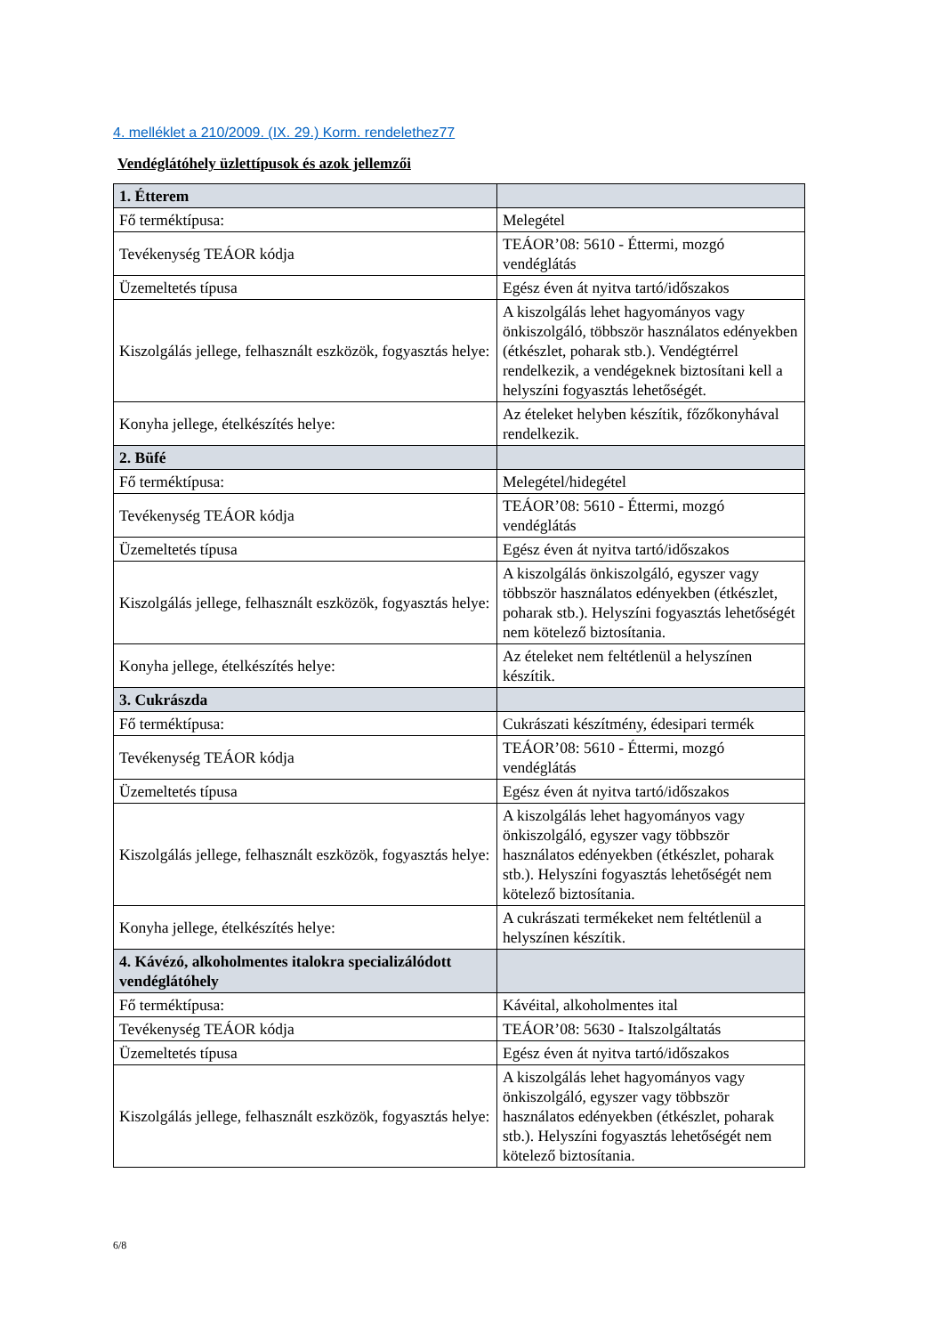4. melléklet a 210/2009. (IX. 29.) Korm. rendelethez77
Vendéglátóhely üzlettípusok és azok jellemzői
| 1. Étterem | |
| Fő terméktípusa: | Melegétel |
| Tevékenység TEÁOR kódja | TEÁOR’08: 5610 - Éttermi, mozgó vendéglátás |
| Üzemeltetés típusa | Egész éven át nyitva tartó/időszakos |
| Kiszolgálás jellege, felhasznált eszközök, fogyasztás helye: | A kiszolgálás lehet hagyományos vagy önkiszolgáló, többször használatos edényekben (étkészlet, poharak stb.). Vendégtérrel rendelkezik, a vendégeknek biztosítani kell a helyszíni fogyasztás lehetőségét. |
| Konyha jellege, ételkészítés helye: | Az ételeket helyben készítik, főzőkonyhával rendelkezik. |
| 2. Büfé | |
| Fő terméktípusa: | Melegétel/hidegétel |
| Tevékenység TEÁOR kódja | TEÁOR’08: 5610 - Éttermi, mozgó vendéglátás |
| Üzemeltetés típusa | Egész éven át nyitva tartó/időszakos |
| Kiszolgálás jellege, felhasznált eszközök, fogyasztás helye: | A kiszolgálás önkiszolgáló, egyszer vagy többször használatos edényekben (étkészlet, poharak stb.). Helyszíni fogyasztás lehetőségét nem kötelező biztosítania. |
| Konyha jellege, ételkészítés helye: | Az ételeket nem feltétlenül a helyszínen készítik. |
| 3. Cukrászda | |
| Fő terméktípusa: | Cukrászati készítmény, édesipari termék |
| Tevékenység TEÁOR kódja | TEÁOR’08: 5610 - Éttermi, mozgó vendéglátás |
| Üzemeltetés típusa | Egész éven át nyitva tartó/időszakos |
| Kiszolgálás jellege, felhasznált eszközök, fogyasztás helye: | A kiszolgálás lehet hagyományos vagy önkiszolgáló, egyszer vagy többször használatos edényekben (étkészlet, poharak stb.). Helyszíni fogyasztás lehetőségét nem kötelező biztosítania. |
| Konyha jellege, ételkészítés helye: | A cukrászati termékeket nem feltétlenül a helyszínen készítik. |
| 4. Kávézó, alkoholmentes italokra specializálódott vendéglátóhely | |
| Fő terméktípusa: | Kávéital, alkoholmentes ital |
| Tevékenység TEÁOR kódja | TEÁOR’08: 5630 - Italszolgáltatás |
| Üzemeltetés típusa | Egész éven át nyitva tartó/időszakos |
| Kiszolgálás jellege, felhasznált eszközök, fogyasztás helye: | A kiszolgálás lehet hagyományos vagy önkiszolgáló, egyszer vagy többször használatos edényekben (étkészlet, poharak stb.). Helyszíni fogyasztás lehetőségét nem kötelező biztosítania. |
6/8